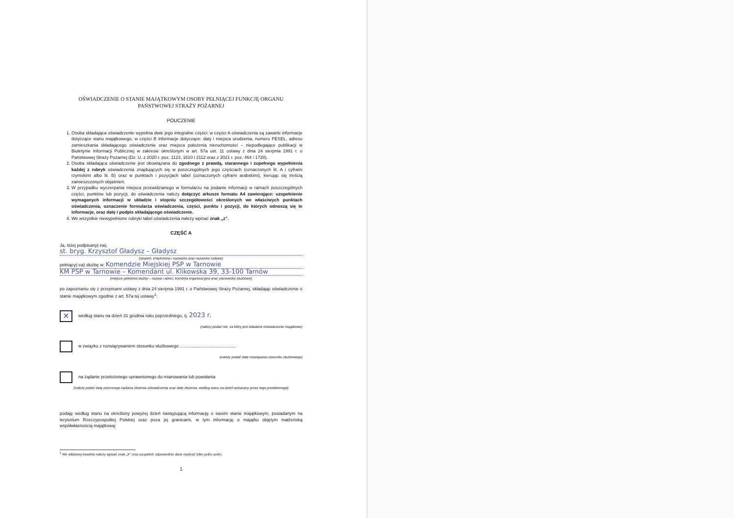OŚWIADCZENIE O STANIE MAJĄTKOWYM OSOBY PEŁNIĄCEJ FUNKCJĘ ORGANU
PAŃSTWOWEJ STRAŻY POŻARNEJ
POUCZENIE
1. Osoba składająca oświadczenie wypełnia dwie jego integralne części: w części A oświadczenia są zawarte informacje dotyczące stanu majątkowego, w części B informacje dotyczące: daty i miejsca urodzenia, numeru PESEL, adresu zamieszkania składającego oświadczenie oraz miejsca położenia nieruchomości – niepodlegające publikacji w Biuletynie Informacji Publicznej w zakresie określonym w art. 57a ust. 11 ustawy z dnia 24 sierpnia 1991 r. o Państwowej Straży Pożarnej (Dz. U. z 2020 r. poz. 1123, 1610 i 2112 oraz z 2021 r. poz. 464 i 1728).
2. Osoba składająca oświadczenie jest obowiązana do zgodnego z prawdą, starannego i zupełnego wypełnienia każdej z rubryk oświadczenia znajdujących się w poszczególnych jego częściach (oznaczonych lit. A i cyframi rzymskimi albo lit. B) oraz w punktach i pozycjach tabel (oznaczonych cyframi arabskimi), kierując się treścią zamieszczonych objaśnień.
3. W przypadku wyczerpania miejsca przewidzianego w formularzu na podanie informacji w ramach poszczególnych części, punktów lub pozycji, do oświadczenia należy dołączyć arkusze formatu A4 zawierające: uzupełnienie wymaganych informacji w układzie i stopniu szczegółowości określonych we właściwych punktach oświadczenia, oznaczenie formularza oświadczenia, części, punktu i pozycji, do których odnoszą się te informacje, oraz datę i podpis składającego oświadczenie.
4. We wszystkie niewypełnione rubryki tabel oświadczenia należy wpisać znak „z”.
CZĘŚĆ A
Ja, niżej podpisany(-na),
st. bryg. Krzysztof Gładysz – Gładysz
(stopień, imię/imiona i nazwisko oraz nazwisko rodowe)
pełniący(-ca) służbę w: Komendzie Miejskiej PSP w Tarnowie
KM PSP w Tarnowie – Komendant ul. Klikowska 39, 33-100 Tarnów
(miejsce pełnienia służby – nazwa i adres, komórka organizacyjna oraz stanowisko służbowe)
po zapoznaniu się z przepisami ustawy z dnia 24 sierpnia 1991 r. o Państwowej Straży Pożarnej, składając oświadczenie o stanie majątkowym zgodnie z art. 57a tej ustawy<sup>1</sup>:
✕ według stanu na dzień 31 grudnia roku poprzedniego, tj. 2023 r.
(należy podać rok, za który jest składane oświadczenie majątkowe)
w związku z rozwiązywaniem stosunku służbowego ..............................................
(należy podać datę rozwiązania stosunku służbowego)
na żądanie przełożonego uprawnionego do mianowania lub powołania
(należy podać datę pisemnego żądania złożenia oświadczenia oraz datę złożenia, według stanu na dzień wskazany przez tego przełożonego)
podaję według stanu na określony powyżej dzień następującą informację o swoim stanie majątkowym, posiadanym na terytorium Rzeczypospolitej Polskiej oraz poza jej granicami, w tym informację o majątku objętym małżeńską współwłasnością majątkową:
<sup>1</sup> We właściwy kwadrat należy wpisać znak „X” oraz uzupełnić odpowiednie dane (wybrać tylko jedno pole).
1